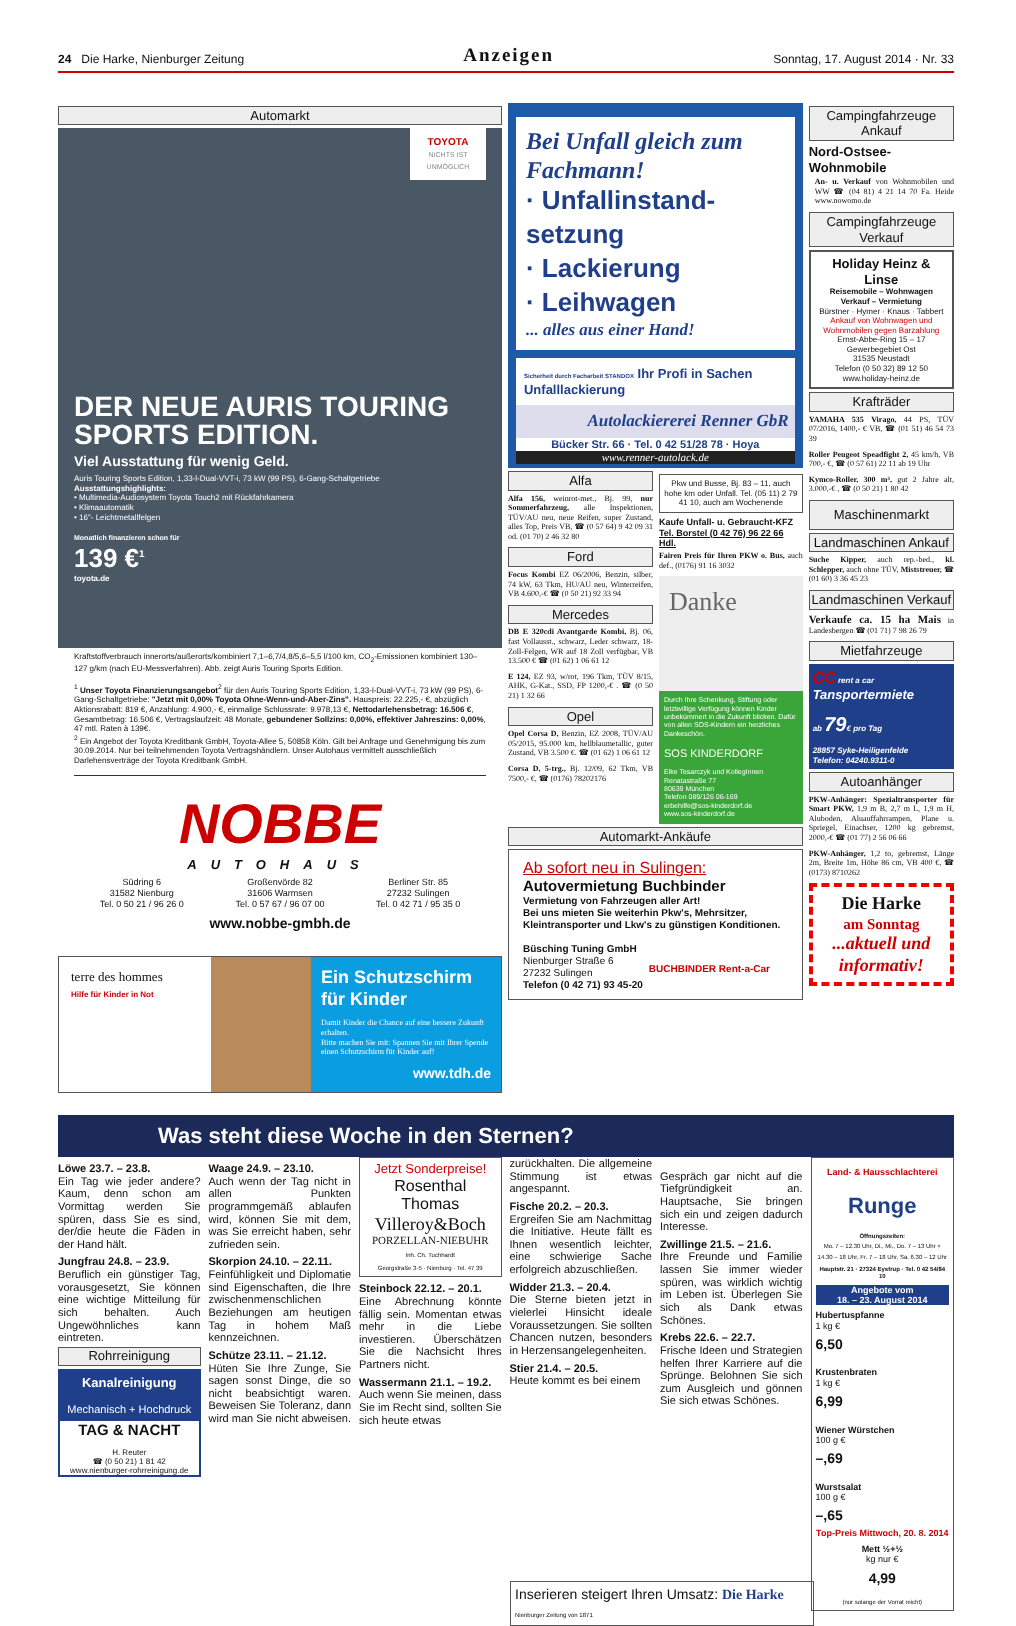24 Die Harke, Nienburger Zeitung Anzeigen Sonntag, 17. August 2014 · Nr. 33
Automarkt
TOYOTA
NICHTS IST UNMÖGLICH
DER NEUE AURIS TOURING SPORTS EDITION.
Viel Ausstattung für wenig Geld.
Auris Touring Sports Edition, 1,33-l-Dual-VVT-i, 73 kW (99 PS), 6-Gang-Schaltgetriebe
Ausstattungshighlights:
• Multimedia-Audiosystem Toyota Touch2 mit Rückfahrkamera
• Klimaautomatik
• 16"- Leichtmetallfelgen
Monatlich finanzieren schon für
139 €<sup>1</sup>
toyota.de
Kraftstoffverbrauch innerorts/außerorts/kombiniert 7,1–6,7/4,8/5,6–5,5 l/100 km, CO<sub>2</sub>-Emissionen kombiniert 130–127 g/km (nach EU-Messverfahren). Abb. zeigt Auris Touring Sports Edition.
<sup>1</sup> Unser Toyota Finanzierungsangebot<sup>2</sup> für den Auris Touring Sports Edition, 1,33-l-Dual-VVT-i, 73 kW (99 PS), 6-Gang-Schaltgetriebe: "Jetzt mit 0,00% Toyota Ohne-Wenn-und-Aber-Zins". Hauspreis: 22.225,- €, abzüglich Aktionsrabatt: 819 €, Anzahlung: 4.900,- €, einmalige Schlussrate: 9.978,13 €, Nettodarlehensbetrag: 16.506 €, Gesamtbetrag: 16.506 €, Vertragslaufzeit: 48 Monate, gebundener Sollzins: 0,00%, effektiver Jahreszins: 0,00%, 47 mtl. Raten à 139€.
<sup>2</sup> Ein Angebot der Toyota Kreditbank GmbH, Toyota-Allee 5, 50858 Köln. Gilt bei Anfrage und Genehmigung bis zum 30.09.2014. Nur bei teilnehmenden Toyota Vertragshändlern. Unser Autohaus vermittelt ausschließlich Darlehensverträge der Toyota Kreditbank GmbH.
NOBBE
AUTOHAUS
Südring 6
31582 Nienburg
Tel. 0 50 21 / 96 26 0 Großenvörde 82
31606 Warmsen
Tel. 0 57 67 / 96 07 00 Berliner Str. 85
27232 Sulingen
Tel. 0 42 71 / 95 35 0
www.nobbe-gmbh.de
terre des hommes
Hilfe für Kinder in Not
Ein Schutzschirm
für Kinder
Damit Kinder die Chance auf eine bessere Zukunft erhalten.
Bitte machen Sie mit: Spannen Sie mit Ihrer Spende einen Schutzschirm für Kinder auf!
www.tdh.de
Bei Unfall gleich zum Fachmann!
· Unfallinstand­setzung
· Lackierung
· Leihwagen
... alles aus einer Hand!
Sicherheit durch Facharbeit STANDOX Ihr Profi in Sachen Unfalllackierung
Autolackiererei Renner GbR
Bücker Str. 66 · Tel. 0 42 51/28 78 · Hoya
www.renner-autolack.de
Alfa
Alfa 156, weinrot-met., Bj. 99, nur Sommerfahrzeug, alle Inspektionen, TÜV/AU neu, neue Reifen, super Zustand, alles Top, Preis VB, ☎ (0 57 64) 9 42 09 31 od. (01 70) 2 46 32 80
Ford
Focus Kombi EZ 06/2006, Benzin, silber, 74 kW, 63 Tkm, HU/AU neu, Winterreifen, VB 4.600,-€ ☎ (0 50 21) 92 33 94
Mercedes
DB E 320cdi Avantgarde Kombi, Bj. 06, fast Vollausst., schwarz, Leder schwarz, 18-Zoll-Felgen, WR auf 18 Zoll verfügbar, VB 13.500 € ☎ (01 62) 1 06 61 12
E 124, EZ 93, w/rot, 196 Tkm, TÜV 8/15, AHK, G-Kat., SSD, FP 1200,-€ . ☎ (0 50 21) 1 32 66
Opel
Opel Corsa D, Benzin, EZ 2008, TÜV/AU 05/2015, 95.000 km, hellblaumetallic, guter Zustand, VB 3.500 €. ☎ (01 62) 1 06 61 12
Corsa D, 5-trg., Bj. 12/09, 62 Tkm, VB 7500,- €, ☎ (0176) 78202176
Pkw und Busse, Bj. 83 – 11, auch hohe km oder Unfall. Tel. (05 11) 2 79 41 10, auch am Wochenende
Kaufe Unfall- u. Gebraucht-KFZ
Tel. Borstel (0 42 76) 96 22 66 Hdl.
Fairen Preis für Ihren PKW o. Bus, auch def., (0176) 91 16 3032
Danke
Durch Ihre Schenkung, Stiftung oder letztwillige Verfügung können Kinder unbekümmert in die Zukunft blicken. Dafür von allen SOS-Kindern ein herzliches Dankeschön.
SOS KINDERDORF
Elke Tesarczyk und KollegInnen
Renatastraße 77
80639 München
Telefon 089/126 06-169
erbehilfe@sos-kinderdorf.de
www.sos-kinderdorf.de
Automarkt-Ankäufe
Ab sofort neu in Sulingen:
Autovermietung Buchbinder
Vermietung von Fahrzeugen aller Art!
Bei uns mieten Sie weiterhin Pkw's, Mehrsitzer, Kleintransporter und Lkw's zu günstigen Konditionen.
Büsching Tuning GmbH
Nienburger Straße 6
27232 Sulingen
Telefon (0 42 71) 93 45-20
BUCHBINDER Rent-a-Car
Campingfahrzeuge Ankauf
Nord-Ostsee-Wohnmobile
An- u. Verkauf von Wohnmobilen und WW ☎ (04 81) 4 21 14 70 Fa. Heide www.nowomo.de
Campingfahrzeuge Verkauf
Holiday Heinz & Linse
Reisemobile – Wohnwagen
Verkauf – Vermietung
Bürstner · Hymer · Knaus · Tabbert
Ankauf von Wohnwagen und Wohnmobilen gegen Barzahlung
Ernst-Abbe-Ring 15 – 17
Gewerbegebiet Ost
31535 Neustadt
Telefon (0 50 32) 89 12 50
www.holiday-heinz.de
Krafträder
YAMAHA 535 Virago, 44 PS, TÜV 07/2016, 1400,- € VB, ☎ (01 51) 46 54 73 39
Roller Peugeot Speadfight 2, 45 km/h, VB 700,- €, ☎ (0 57 61) 22 11 ab 19 Uhr
Kymco-Roller, 300 m³, gut 2 Jahre alt, 3.000,-€ , ☎ (0 50 21) 1 80 42
Maschinenmarkt
Landmaschinen Ankauf
Suche Kipper, auch rep.-bed., kl. Schlepper, auch ohne TÜV, Miststreuer, ☎ (01 60) 3 36 45 23
Landmaschinen Verkauf
Verkaufe ca. 15 ha Mais in Landesbergen ☎ (01 71) 7 98 26 79
Mietfahrzeuge
CC rent a car
Tansportermiete
ab 79€ pro Tag
28857 Syke-Heiligenfelde
Telefon: 04240.9311-0
Autoanhänger
PKW-Anhänger: Spezialtransporter für Smart PKW, 1,9 m B, 2,7 m L, 1,9 m H, Aluboden, Aluauffahrrampen, Plane u. Spriegel, Einachser, 1200 kg gebremst, 2000,-€ ☎ (01 77) 2 56 06 66
PKW-Anhänger, 1,2 to, gebremst, Länge 2m, Breite 1m, Höhe 86 cm, VB 400 €, ☎ (0173) 8710262
Die Harke
am Sonntag
...aktuell und informativ!
Was steht diese Woche in den Sternen?
Löwe 23.7. – 23.8.
Ein Tag wie jeder andere? Kaum, denn schon am Vormittag werden Sie spüren, dass Sie es sind, der/die heute die Fäden in der Hand hält.
Jungfrau 24.8. – 23.9.
Beruflich ein günstiger Tag, vorausgesetzt, Sie können eine wichtige Mitteilung für sich behalten. Auch Ungewöhnliches kann eintreten.
Rohrreinigung
Kanalreinigung
Mechanisch + Hochdruck
TAG & NACHT
H. Reuter
☎ (0 50 21) 1 81 42
www.nienburger-rohrreinigung.de
Waage 24.9. – 23.10.
Auch wenn der Tag nicht in allen Punkten programmgemäß ablaufen wird, können Sie mit dem, was Sie erreicht haben, sehr zufrieden sein.
Skorpion 24.10. – 22.11.
Feinfühligkeit und Diplomatie sind Eigenschaften, die Ihre zwischenmenschlichen Beziehungen am heutigen Tag in hohem Maß kennzeichnen.
Schütze 23.11. – 21.12.
Hüten Sie Ihre Zunge, Sie sagen sonst Dinge, die so nicht beabsichtigt waren. Beweisen Sie Toleranz, dann wird man Sie nicht abweisen.
Jetzt Sonderpreise!
Rosenthal Thomas
Villeroy&Boch
PORZELLAN-NIEBUHR
Inh. Ch. Tuchhardt
Georgstraße 3-5 · Nienburg · Tel. 47 39
Steinbock 22.12. – 20.1.
Eine Abrechnung könnte fällig sein. Momentan etwas mehr in die Liebe investieren. Überschätzen Sie die Nachsicht Ihres Partners nicht.
Wassermann 21.1. – 19.2.
Auch wenn Sie meinen, dass Sie im Recht sind, sollten Sie sich heute etwas
zurückhalten. Die allgemeine Stimmung ist etwas angespannt.
Fische 20.2. – 20.3.
Ergreifen Sie am Nachmittag die Initiative. Heute fällt es Ihnen wesentlich leichter, eine schwierige Sache erfolgreich abzuschließen.
Widder 21.3. – 20.4.
Die Sterne bieten jetzt in vielerlei Hinsicht ideale Voraussetzungen. Sie sollten Chancen nutzen, besonders in Herzensangelegenheiten.
Stier 21.4. – 20.5.
Heute kommt es bei einem
Gespräch gar nicht auf die Tiefgründigkeit an. Hauptsache, Sie bringen sich ein und zeigen dadurch Interesse.
Zwillinge 21.5. – 21.6.
Ihre Freunde und Familie lassen Sie immer wieder spüren, was wirklich wichtig im Leben ist. Überlegen Sie sich als Dank etwas Schönes.
Krebs 22.6. – 22.7.
Frische Ideen und Strategien helfen Ihrer Karriere auf die Sprünge. Belohnen Sie sich zum Ausgleich und gönnen Sie sich etwas Schönes.
Land- & Hausschlachterei
Runge
Öffnungszeiten:
Mo. 7 – 12.30 Uhr, Di., Mi., Do. 7 – 13 Uhr + 14.30 – 18 Uhr, Fr. 7 – 18 Uhr, Sa. 6.30 – 12 Uhr
Hauptstr. 21 · 27324 Eystrup · Tel. 0 42 54/84 10
Angebote vom
18. – 23. August 2014
Hubertuspfanne
1 kg €
6,50
Krustenbraten
1 kg €
6,99
Wiener Würstchen
100 g €
–,69
Wurstsalat
100 g €
–,65
Top-Preis Mittwoch, 20. 8. 2014
Mett ½+½
kg nur €
4,99
(nur solange der Vorrat reicht)
Inserieren steigert Ihren Umsatz: Die Harke Nienburger Zeitung von 1871